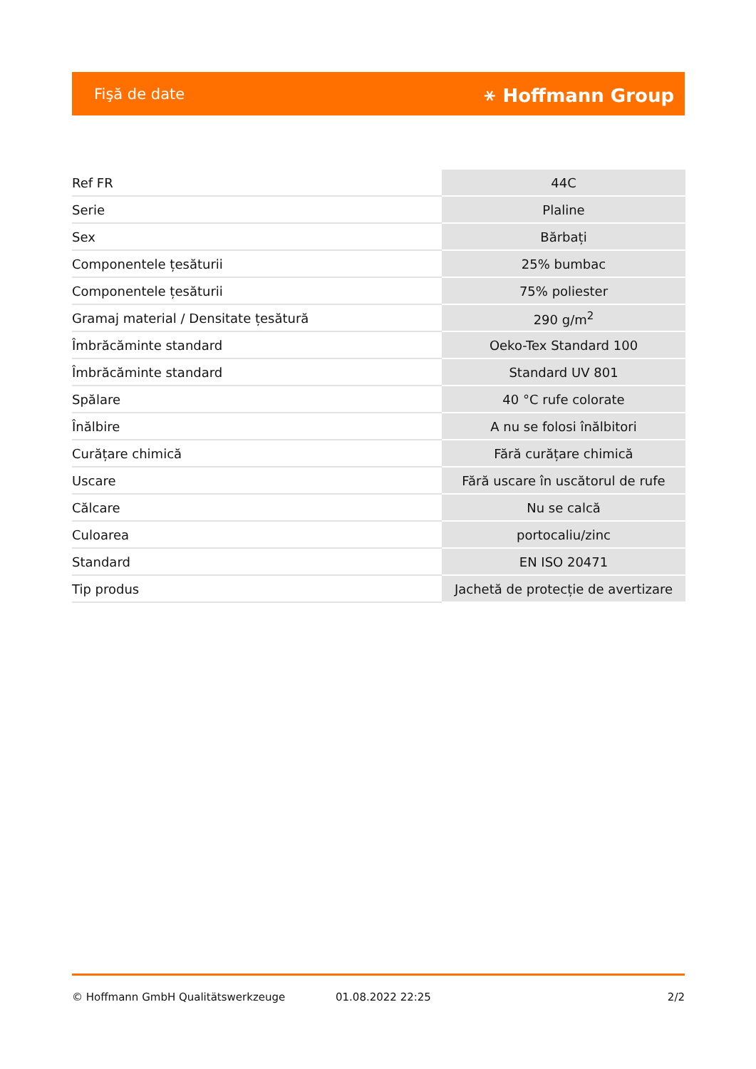Fişă de date ⚹ Hoffmann Group
| Ref FR | 44C |
| Serie | Plaline |
| Sex | Bărbați |
| Componentele țesăturii | 25% bumbac |
| Componentele țesăturii | 75% poliester |
| Gramaj material / Densitate țesătură | 290 g/m<sup>2</sup> |
| Îmbrăcăminte standard | Oeko-Tex Standard 100 |
| Îmbrăcăminte standard | Standard UV 801 |
| Spălare | 40 °C rufe colorate |
| Înălbire | A nu se folosi înălbitori |
| Curățare chimică | Fără curățare chimică |
| Uscare | Fără uscare în uscătorul de rufe |
| Călcare | Nu se calcă |
| Culoarea | portocaliu/zinc |
| Standard | EN ISO 20471 |
| Tip produs | Jachetă de protecție de avertizare |
© Hoffmann GmbH Qualitätswerkzeuge 01.08.2022 22:25 2/2